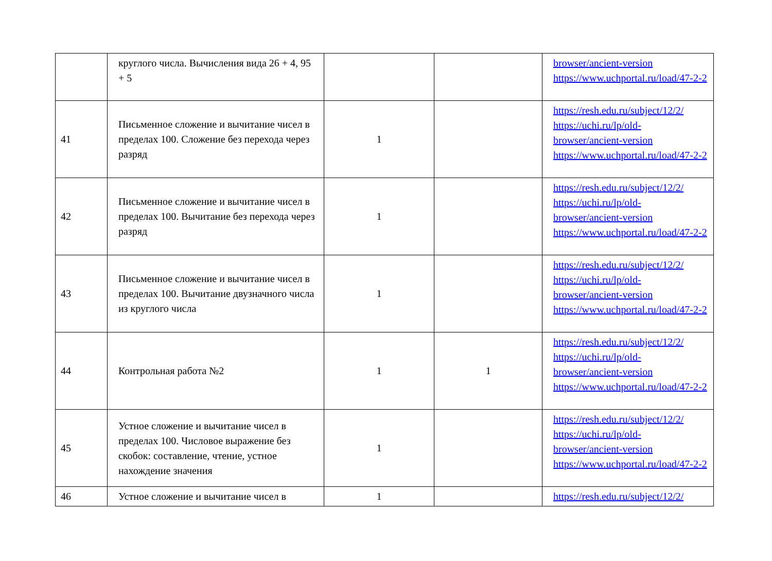| | круглого числа. Вычисления вида 26 + 4, 95 + 5 | | | browser/ancient-version https://www.uchportal.ru/load/47-2-2 |
| 41 | Письменное сложение и вычитание чисел в пределах 100. Сложение без перехода через разряд | 1 | | https://resh.edu.ru/subject/12/2/ https://uchi.ru/lp/old-browser/ancient-version https://www.uchportal.ru/load/47-2-2 |
| 42 | Письменное сложение и вычитание чисел в пределах 100. Вычитание без перехода через разряд | 1 | | https://resh.edu.ru/subject/12/2/ https://uchi.ru/lp/old-browser/ancient-version https://www.uchportal.ru/load/47-2-2 |
| 43 | Письменное сложение и вычитание чисел в пределах 100. Вычитание двузначного числа из круглого числа | 1 | | https://resh.edu.ru/subject/12/2/ https://uchi.ru/lp/old-browser/ancient-version https://www.uchportal.ru/load/47-2-2 |
| 44 | Контрольная работа №2 | 1 | 1 | https://resh.edu.ru/subject/12/2/ https://uchi.ru/lp/old-browser/ancient-version https://www.uchportal.ru/load/47-2-2 |
| 45 | Устное сложение и вычитание чисел в пределах 100. Числовое выражение без скобок: составление, чтение, устное нахождение значения | 1 | | https://resh.edu.ru/subject/12/2/ https://uchi.ru/lp/old-browser/ancient-version https://www.uchportal.ru/load/47-2-2 |
| 46 | Устное сложение и вычитание чисел в | 1 | | https://resh.edu.ru/subject/12/2/ |